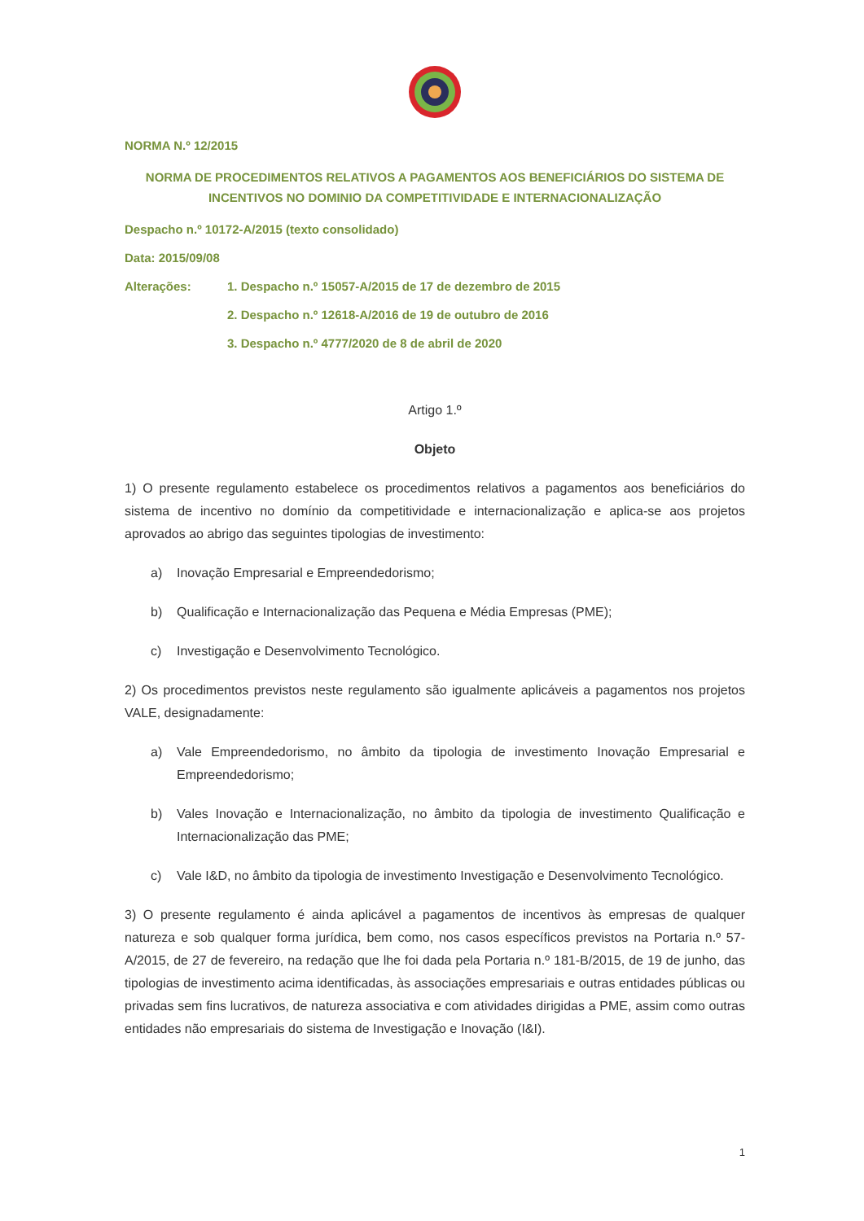NORMA N.º 12/2015
NORMA DE PROCEDIMENTOS RELATIVOS A PAGAMENTOS AOS BENEFICIÁRIOS DO SISTEMA DE INCENTIVOS NO DOMINIO DA COMPETITIVIDADE E INTERNACIONALIZAÇÃO
Despacho n.º 10172-A/2015 (texto consolidado)
Data: 2015/09/08
Alterações: 1. Despacho n.º 15057-A/2015 de 17 de dezembro de 2015
2. Despacho n.º 12618-A/2016 de 19 de outubro de 2016
3. Despacho n.º 4777/2020 de 8 de abril de 2020
Artigo 1.º
Objeto
1) O presente regulamento estabelece os procedimentos relativos a pagamentos aos beneficiários do sistema de incentivo no domínio da competitividade e internacionalização e aplica-se aos projetos aprovados ao abrigo das seguintes tipologias de investimento:
a) Inovação Empresarial e Empreendedorismo;
b) Qualificação e Internacionalização das Pequena e Média Empresas (PME);
c) Investigação e Desenvolvimento Tecnológico.
2) Os procedimentos previstos neste regulamento são igualmente aplicáveis a pagamentos nos projetos VALE, designadamente:
a) Vale Empreendedorismo, no âmbito da tipologia de investimento Inovação Empresarial e Empreendedorismo;
b) Vales Inovação e Internacionalização, no âmbito da tipologia de investimento Qualificação e Internacionalização das PME;
c) Vale I&D, no âmbito da tipologia de investimento Investigação e Desenvolvimento Tecnológico.
3) O presente regulamento é ainda aplicável a pagamentos de incentivos às empresas de qualquer natureza e sob qualquer forma jurídica, bem como, nos casos específicos previstos na Portaria n.º 57-A/2015, de 27 de fevereiro, na redação que lhe foi dada pela Portaria n.º 181-B/2015, de 19 de junho, das tipologias de investimento acima identificadas, às associações empresariais e outras entidades públicas ou privadas sem fins lucrativos, de natureza associativa e com atividades dirigidas a PME, assim como outras entidades não empresariais do sistema de Investigação e Inovação (I&I).
1